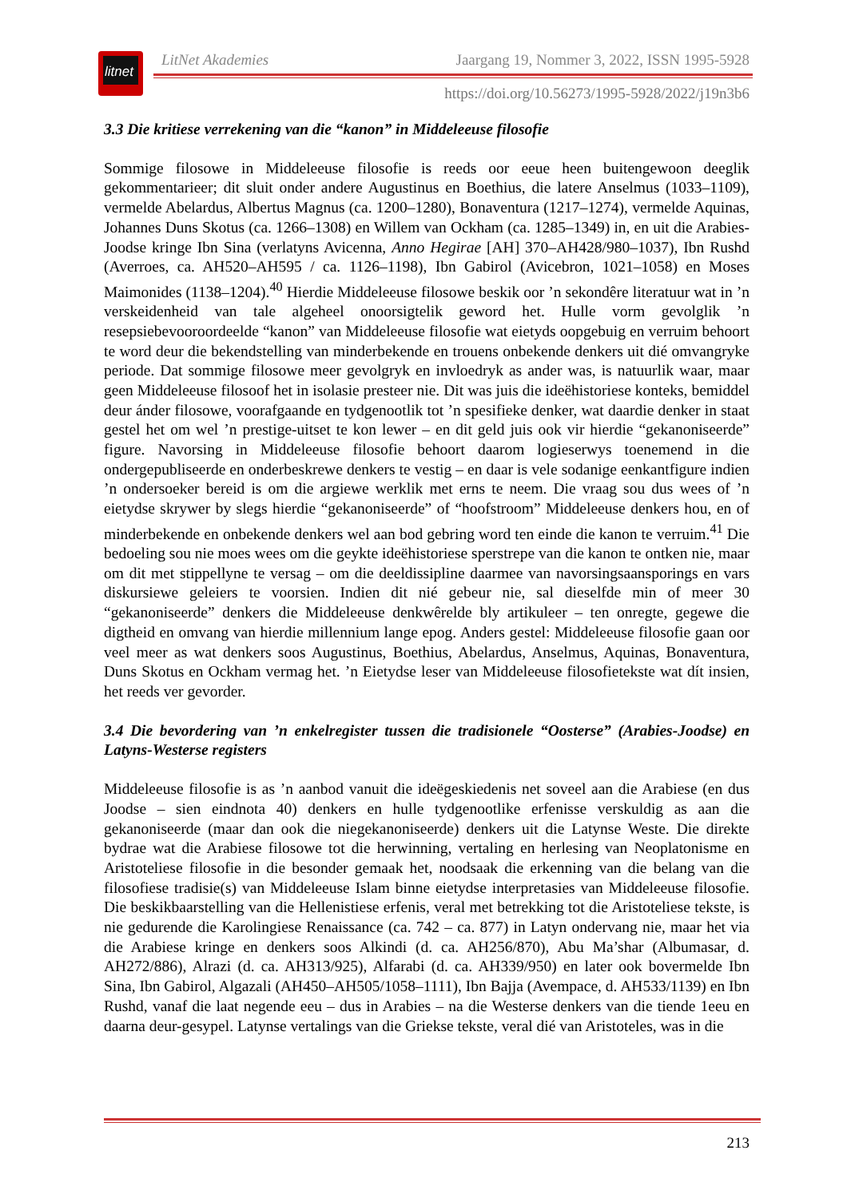litnet
LitNet Akademies Jaargang 19, Nommer 3, 2022, ISSN 1995-5928
https://doi.org/10.56273/1995-5928/2022/j19n3b6
3.3 Die kritiese verrekening van die “kanon” in Middeleeuse filosofie
Sommige filosowe in Middeleeuse filosofie is reeds oor eeue heen buitengewoon deeglik gekommentarieer; dit sluit onder andere Augustinus en Boethius, die latere Anselmus (1033–1109), vermelde Abelardus, Albertus Magnus (ca. 1200–1280), Bonaventura (1217–1274), vermelde Aquinas, Johannes Duns Skotus (ca. 1266–1308) en Willem van Ockham (ca. 1285–1349) in, en uit die Arabies-Joodse kringe Ibn Sina (verlatyns Avicenna, Anno Hegirae [AH] 370–AH428/980–1037), Ibn Rushd (Averroes, ca. AH520–AH595 / ca. 1126–1198), Ibn Gabirol (Avicebron, 1021–1058) en Moses Maimonides (1138–1204).<sup>40</sup> Hierdie Middeleeuse filosowe beskik oor ’n sekondêre literatuur wat in ’n verskeidenheid van tale algeheel onoorsigtelik geword het. Hulle vorm gevolglik ’n resepsiebevooroordeelde “kanon” van Middeleeuse filosofie wat eietyds oopgebuig en verruim behoort te word deur die bekendstelling van minderbekende en trouens onbekende denkers uit dié omvangryke periode. Dat sommige filosowe meer gevolgryk en invloedryk as ander was, is natuurlik waar, maar geen Middeleeuse filosoof het in isolasie presteer nie. Dit was juis die ideëhistoriese konteks, bemiddel deur ánder filosowe, voorafgaande en tydgenootlik tot ’n spesifieke denker, wat daardie denker in staat gestel het om wel ’n prestige-uitset te kon lewer – en dit geld juis ook vir hierdie “gekanoniseerde” figure. Navorsing in Middeleeuse filosofie behoort daarom logieserwys toenemend in die ondergepubliseerde en onderbeskrewe denkers te vestig – en daar is vele sodanige eenkantfigure indien ’n ondersoeker bereid is om die argiewe werklik met erns te neem. Die vraag sou dus wees of ’n eietydse skrywer by slegs hierdie “gekanoniseerde” of “hoofstroom” Middeleeuse denkers hou, en of minderbekende en onbekende denkers wel aan bod gebring word ten einde die kanon te verruim.<sup>41</sup> Die bedoeling sou nie moes wees om die geykte ideëhistoriese sperstrepe van die kanon te ontken nie, maar om dit met stippellyne te versag – om die deeldissipline daarmee van navorsingsaansporings en vars diskursiewe geleiers te voorsien. Indien dit nié gebeur nie, sal dieselfde min of meer 30 “gekanoniseerde” denkers die Middeleeuse denkwêrelde bly artikuleer – ten onregte, gegewe die digtheid en omvang van hierdie millennium lange epog. Anders gestel: Middeleeuse filosofie gaan oor veel meer as wat denkers soos Augustinus, Boethius, Abelardus, Anselmus, Aquinas, Bonaventura, Duns Skotus en Ockham vermag het. ’n Eietydse leser van Middeleeuse filosofietekste wat dít insien, het reeds ver gevorder.
3.4 Die bevordering van ’n enkelregister tussen die tradisionele “Oosterse” (Arabies-Joodse) en Latyns-Westerse registers
Middeleeuse filosofie is as ’n aanbod vanuit die ideëgeskiedenis net soveel aan die Arabiese (en dus Joodse – sien eindnota 40) denkers en hulle tydgenootlike erfenisse verskuldig as aan die gekanoniseerde (maar dan ook die niegekanoniseerde) denkers uit die Latynse Weste. Die direkte bydrae wat die Arabiese filosowe tot die herwinning, vertaling en herlesing van Neoplatonisme en Aristoteliese filosofie in die besonder gemaak het, noodsaak die erkenning van die belang van die filosofiese tradisie(s) van Middeleeuse Islam binne eietydse interpretasies van Middeleeuse filosofie. Die beskikbaarstelling van die Hellenistiese erfenis, veral met betrekking tot die Aristoteliese tekste, is nie gedurende die Karolingiese Renaissance (ca. 742 – ca. 877) in Latyn ondervang nie, maar het via die Arabiese kringe en denkers soos Alkindi (d. ca. AH256/870), Abu Ma’shar (Albumasar, d. AH272/886), Alrazi (d. ca. AH313/925), Alfarabi (d. ca. AH339/950) en later ook bovermelde Ibn Sina, Ibn Gabirol, Algazali (AH450–AH505/1058–1111), Ibn Bajja (Avempace, d. AH533/1139) en Ibn Rushd, vanaf die laat negende eeu – dus in Arabies – na die Westerse denkers van die tiende 1eeu en daarna deur-gesypel. Latynse vertalings van die Griekse tekste, veral dié van Aristoteles, was in die
213